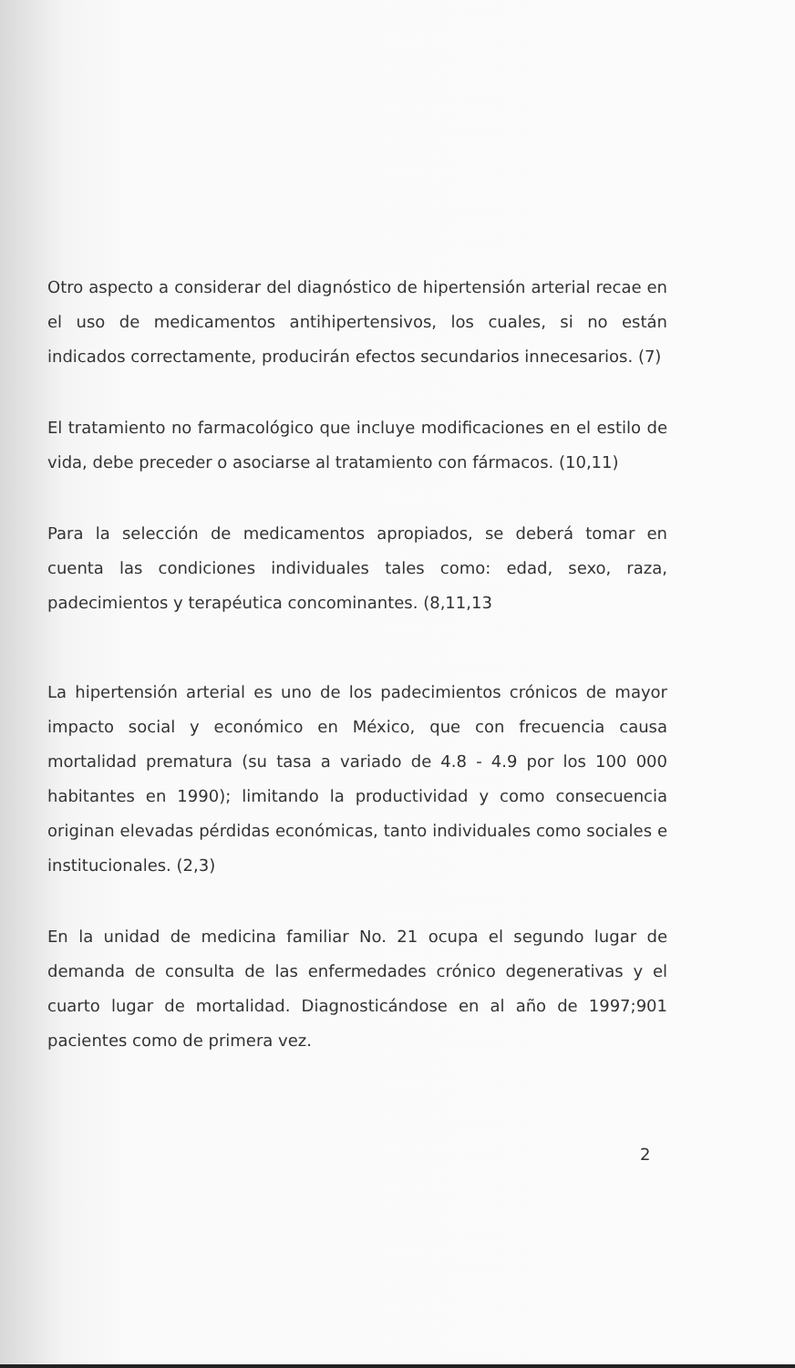Otro aspecto a considerar del diagnóstico de hipertensión arterial recae en el uso de medicamentos antihipertensivos, los cuales, si no están indicados correctamente, producirán efectos secundarios innecesarios. (7)
El tratamiento no farmacológico que incluye modificaciones en el estilo de vida, debe preceder o asociarse al tratamiento con fármacos. (10,11)
Para la selección de medicamentos apropiados, se deberá tomar en cuenta las condiciones individuales tales como: edad, sexo, raza, padecimientos y terapéutica concominantes. (8,11,13
La hipertensión arterial es uno de los padecimientos crónicos de mayor impacto social y económico en México, que con frecuencia causa mortalidad prematura (su tasa a variado de 4.8 - 4.9 por los 100 000 habitantes en 1990); limitando la productividad y como consecuencia originan elevadas pérdidas económicas, tanto individuales como sociales e institucionales. (2,3)
En la unidad de medicina familiar No. 21 ocupa el segundo lugar de demanda de consulta de las enfermedades crónico degenerativas y el cuarto lugar de mortalidad. Diagnosticándose en al año de 1997;901 pacientes como de primera vez.
2